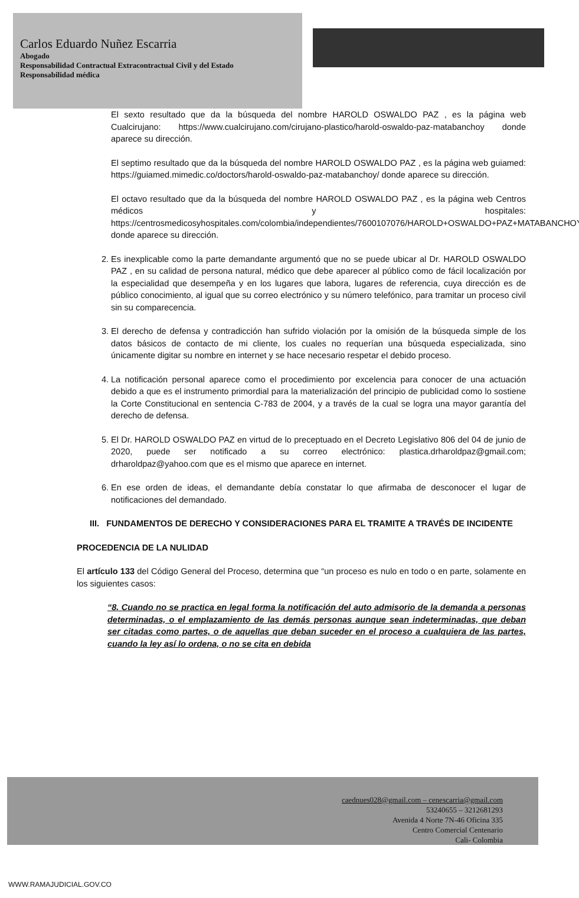Carlos Eduardo Nuñez Escarria
Abogado
Responsabilidad Contractual Extracontractual Civil y del Estado
Responsabilidad médica
El sexto resultado que da la búsqueda del nombre HAROLD OSWALDO PAZ , es la página web Cualcirujano: https://www.cualcirujano.com/cirujano-plastico/harold-oswaldo-paz-matabanchoy donde aparece su dirección.
El septimo resultado que da la búsqueda del nombre HAROLD OSWALDO PAZ , es la página web guiamed: https://guiamed.mimedic.co/doctors/harold-oswaldo-paz-matabanchoy/ donde aparece su dirección.
El octavo resultado que da la búsqueda del nombre HAROLD OSWALDO PAZ , es la página web Centros médicos y hospitales: https://centrosmedicosyhospitales.com/colombia/independientes/7600107076/HAROLD+OSWALDO+PAZ+MATABANCHOY donde aparece su dirección.
2. Es inexplicable como la parte demandante argumentó que no se puede ubicar al Dr. HAROLD OSWALDO PAZ , en su calidad de persona natural, médico que debe aparecer al público como de fácil localización por la especialidad que desempeña y en los lugares que labora, lugares de referencia, cuya dirección es de público conocimiento, al igual que su correo electrónico y su número telefónico, para tramitar un proceso civil sin su comparecencia.
3. El derecho de defensa y contradicción han sufrido violación por la omisión de la búsqueda simple de los datos básicos de contacto de mi cliente, los cuales no requerían una búsqueda especializada, sino únicamente digitar su nombre en internet y se hace necesario respetar el debido proceso.
4. La notificación personal aparece como el procedimiento por excelencia para conocer de una actuación debido a que es el instrumento primordial para la materialización del principio de publicidad como lo sostiene la Corte Constitucional en sentencia C-783 de 2004, y a través de la cual se logra una mayor garantía del derecho de defensa.
5. El Dr. HAROLD OSWALDO PAZ en virtud de lo preceptuado en el Decreto Legislativo 806 del 04 de junio de 2020, puede ser notificado a su correo electrónico: plastica.drharoldpaz@gmail.com; drharoldpaz@yahoo.com que es el mismo que aparece en internet.
6. En ese orden de ideas, el demandante debía constatar lo que afirmaba de desconocer el lugar de notificaciones del demandado.
III. FUNDAMENTOS DE DERECHO Y CONSIDERACIONES PARA EL TRAMITE A TRAVÉS DE INCIDENTE
PROCEDENCIA DE LA NULIDAD
El artículo 133 del Código General del Proceso, determina que “un proceso es nulo en todo o en parte, solamente en los siguientes casos:
“8. Cuando no se practica en legal forma la notificación del auto admisorio de la demanda a personas determinadas, o el emplazamiento de las demás personas aunque sean indeterminadas, que deban ser citadas como partes, o de aquellas que deban suceder en el proceso a cualquiera de las partes, cuando la ley así lo ordena, o no se cita en debida
caednues028@gmail.com – cenescarria@gmail.com
53240655 – 3212681293
Avenida 4 Norte 7N-46 Oficina 335
Centro Comercial Centenario
Cali- Colombia
WWW.RAMAJUDICIAL.GOV.CO